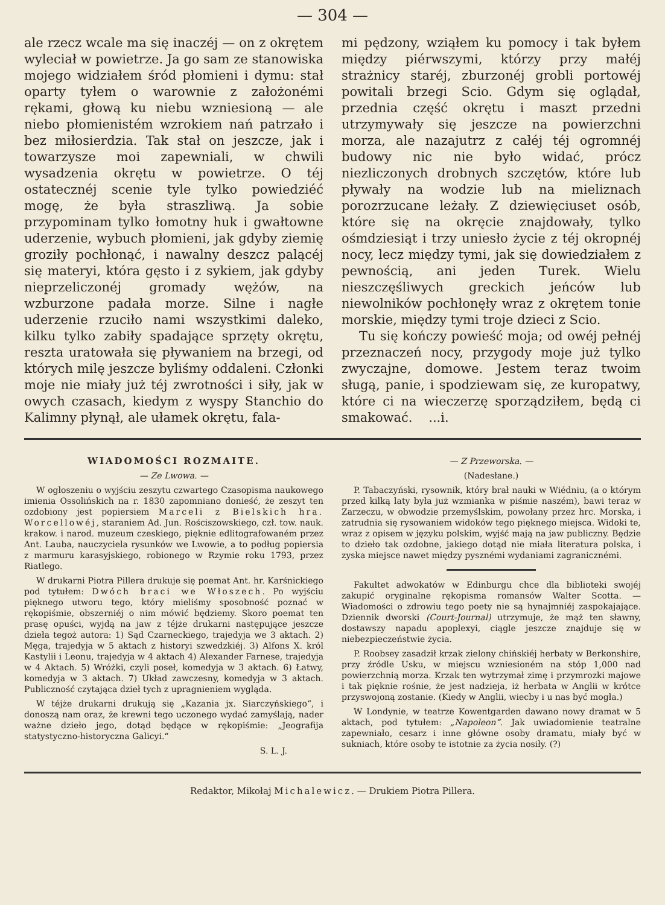— 304 —
ale rzecz wcale ma się inaczéj — on z okrętem wyleciał w powietrze. Ja go sam ze stanowiska mojego widziałem śród płomieni i dymu: stał oparty tyłem o warownie z założonémi rękami, głową ku niebu wzniesioną — ale niebo płomienistém wzrokiem nań patrzało i bez miłosierdzia. Tak stał on jeszcze, jak i towarzysze moi zapewniali, w chwili wysadzenia okrętu w powietrze. O téj ostatecznéj scenie tyle tylko powiedziéć mogę, że była straszliwą. Ja sobie przypominam tylko łomotny huk i gwałtowne uderzenie, wybuch płomieni, jak gdyby ziemię groziły pochłonąć, i nawalny deszcz palącéj się materyi, która gęsto i z sykiem, jak gdyby nieprzeliczonéj gromady wężów, na wzburzone padała morze. Silne i nagłe uderzenie rzuciło nami wszystkimi daleko, kilku tylko zabiły spadające sprzęty okrętu, reszta uratowała się pływaniem na brzegi, od których milę jeszcze byliśmy oddaleni. Członki moje nie miały już téj zwrotności i siły, jak w owych czasach, kiedym z wyspy Stanchio do Kalimny płynął, ale ułamek okrętu, fala-
mi pędzony, wziąłem ku pomocy i tak byłem między piérwszymi, którzy przy małéj strażnicy staréj, zburzonéj grobli portowéj powitali brzegi Scio. Gdym się oglądał, przednia część okrętu i maszt przedni utrzymywały się jeszcze na powierzchni morza, ale nazajutrz z całéj téj ogromnéj budowy nic nie było widać, prócz niezliczonych drobnych szczętów, które lub pływały na wodzie lub na mieliznach porozrzucane leżały. Z dziewięciuset osób, które się na okręcie znajdowały, tylko ośmdziesiąt i trzy uniesło życie z téj okropnéj nocy, lecz między tymi, jak się dowiedziałem z pewnością, ani jeden Turek. Wielu nieszczęśliwych greckich jeńców lub niewolników pochłonęły wraz z okrętem tonie morskie, między tymi troje dzieci z Scio.
Tu się kończy powieść moja; od owéj pełnéj przeznaczeń nocy, przygody moje już tylko zwyczajne, domowe. Jestem teraz twoim sługą, panie, i spodziewam się, ze kuropatwy, które ci na wieczerzę sporządziłem, będą ci smakować. ...i.
WIADOMOŚCI ROZMAITE.
— Ze Lwowa. —
W ogłoszeniu o wyjściu zeszytu czwartego Czasopisma naukowego imienia Ossolińskich na r. 1830 zapomniano donieść, że zeszyt ten ozdobiony jest popiersiem Marceli z Bielskich hra. Worcellowéj, staraniem Ad. Jun. Rościszowskiego, czł. tow. nauk. krakow. i narod. muzeum czeskiego, pięknie edlitografowaném przez Ant. Lauba, nauczyciela rysunków we Lwowie, a to podług popiersia z marmuru karasyjskiego, robionego w Rzymie roku 1793, przez Riatlego.
W drukarni Piotra Pillera drukuje się poemat Ant. hr. Karśnickiego pod tytułem: Dwóch braci we Włoszech. Po wyjściu pięknego utworu tego, który mieliśmy sposobność poznać w rękopiśmie, obszerniéj o nim mówić będziemy. Skoro poemat ten prasę opuści, wyjdą na jaw z téjże drukarni następujące jeszcze dzieła tegoż autora: 1) Sąd Czarneckiego, trajedyja we 3 aktach. 2) Męga, trajedyja w 5 aktach z historyi szwedzkiéj. 3) Alfons X. król Kastylii i Leonu, trajedyja w 4 aktach 4) Alexander Farnese, trajedyja w 4 Aktach. 5) Wróżki, czyli poseł, komedyja w 3 aktach. 6) Łatwy, komedyja w 3 aktach. 7) Układ zawczesny, komedyja w 3 aktach. Publiczność czytająca dzieł tych z upragnieniem wygląda.
W téjże drukarni drukują się „Kazania jx. Siarczyńskiego“, i donoszą nam oraz, że krewni tego uczonego wydać zamyślają, nader ważne dzieło jego, dotąd będące w rękopiśmie: „Jeografija statystyczno-historyczna Galicyi.“
S. L. J.
— Z Przeworska. —
(Nadesłane.)
P. Tabaczyński, rysownik, który brał nauki w Wiédniu, (a o którym przed kilką laty była już wzmianka w piśmie naszém), bawi teraz w Zarzeczu, w obwodzie przemyślskim, powołany przez hrc. Morska, i zatrudnia się rysowaniem widoków tego pięknego miejsca. Widoki te, wraz z opisem w języku polskim, wyjść mają na jaw publiczny. Będzie to dzieło tak ozdobne, jakiego dotąd nie miała literatura polska, i zyska miejsce nawet między pysznémi wydaniami zagranicznémi.
Fakultet adwokatów w Edinburgu chce dla biblioteki swojéj zakupić oryginalne rękopisma romansów Walter Scotta. — Wiadomości o zdrowiu tego poety nie są hynajmniéj zaspokajające. Dziennik dworski (Court-Journal) utrzymuje, że mąż ten sławny, dostawszy napadu apoplexyi, ciągle jeszcze znajduje się w niebezpieczeństwie życia.
P. Roobsey zasadził krzak zielony chińskiéj herbaty w Berkonshire, przy źródle Usku, w miejscu wzniesioném na stóp 1,000 nad powierzchnią morza. Krzak ten wytrzymał zimę i przymrozki majowe i tak pięknie rośnie, że jest nadzieja, iż herbata w Anglii w krótce przyswojoną zostanie. (Kiedy w Anglii, wiecby i u nas być mogła.)
W Londynie, w teatrze Kowentgarden dawano nowy dramat w 5 aktach, pod tytułem: „Napoleon“. Jak uwiadomienie teatralne zapewniało, cesarz i inne główne osoby dramatu, miały być w sukniach, które osoby te istotnie za życia nosiły. (?)
Redaktor, Mikołaj Michalewicz. — Drukiem Piotra Pillera.